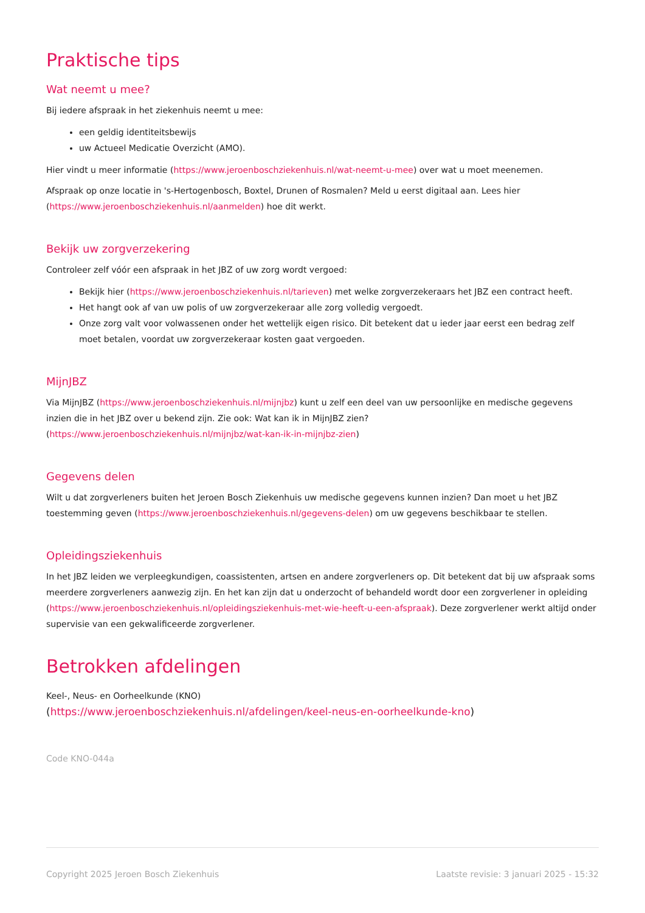Praktische tips
Wat neemt u mee?
Bij iedere afspraak in het ziekenhuis neemt u mee:
een geldig identiteitsbewijs
uw Actueel Medicatie Overzicht (AMO).
Hier vindt u meer informatie (https://www.jeroenboschziekenhuis.nl/wat-neemt-u-mee) over wat u moet meenemen.
Afspraak op onze locatie in 's-Hertogenbosch, Boxtel, Drunen of Rosmalen? Meld u eerst digitaal aan. Lees hier (https://www.jeroenboschziekenhuis.nl/aanmelden) hoe dit werkt.
Bekijk uw zorgverzekering
Controleer zelf vóór een afspraak in het JBZ of uw zorg wordt vergoed:
Bekijk hier (https://www.jeroenboschziekenhuis.nl/tarieven) met welke zorgverzekeraars het JBZ een contract heeft.
Het hangt ook af van uw polis of uw zorgverzekeraar alle zorg volledig vergoedt.
Onze zorg valt voor volwassenen onder het wettelijk eigen risico. Dit betekent dat u ieder jaar eerst een bedrag zelf moet betalen, voordat uw zorgverzekeraar kosten gaat vergoeden.
MijnJBZ
Via MijnJBZ (https://www.jeroenboschziekenhuis.nl/mijnjbz) kunt u zelf een deel van uw persoonlijke en medische gegevens inzien die in het JBZ over u bekend zijn. Zie ook: Wat kan ik in MijnJBZ zien?
(https://www.jeroenboschziekenhuis.nl/mijnjbz/wat-kan-ik-in-mijnjbz-zien)
Gegevens delen
Wilt u dat zorgverleners buiten het Jeroen Bosch Ziekenhuis uw medische gegevens kunnen inzien? Dan moet u het JBZ toestemming geven (https://www.jeroenboschziekenhuis.nl/gegevens-delen) om uw gegevens beschikbaar te stellen.
Opleidingsziekenhuis
In het JBZ leiden we verpleegkundigen, coassistenten, artsen en andere zorgverleners op. Dit betekent dat bij uw afspraak soms meerdere zorgverleners aanwezig zijn. En het kan zijn dat u onderzocht of behandeld wordt door een zorgverlener in opleiding (https://www.jeroenboschziekenhuis.nl/opleidingsziekenhuis-met-wie-heeft-u-een-afspraak). Deze zorgverlener werkt altijd onder supervisie van een gekwalificeerde zorgverlener.
Betrokken afdelingen
Keel-, Neus- en Oorheelkunde (KNO)
(https://www.jeroenboschziekenhuis.nl/afdelingen/keel-neus-en-oorheelkunde-kno)
Code KNO-044a
Copyright 2025 Jeroen Bosch Ziekenhuis Laatste revisie: 3 januari 2025 - 15:32